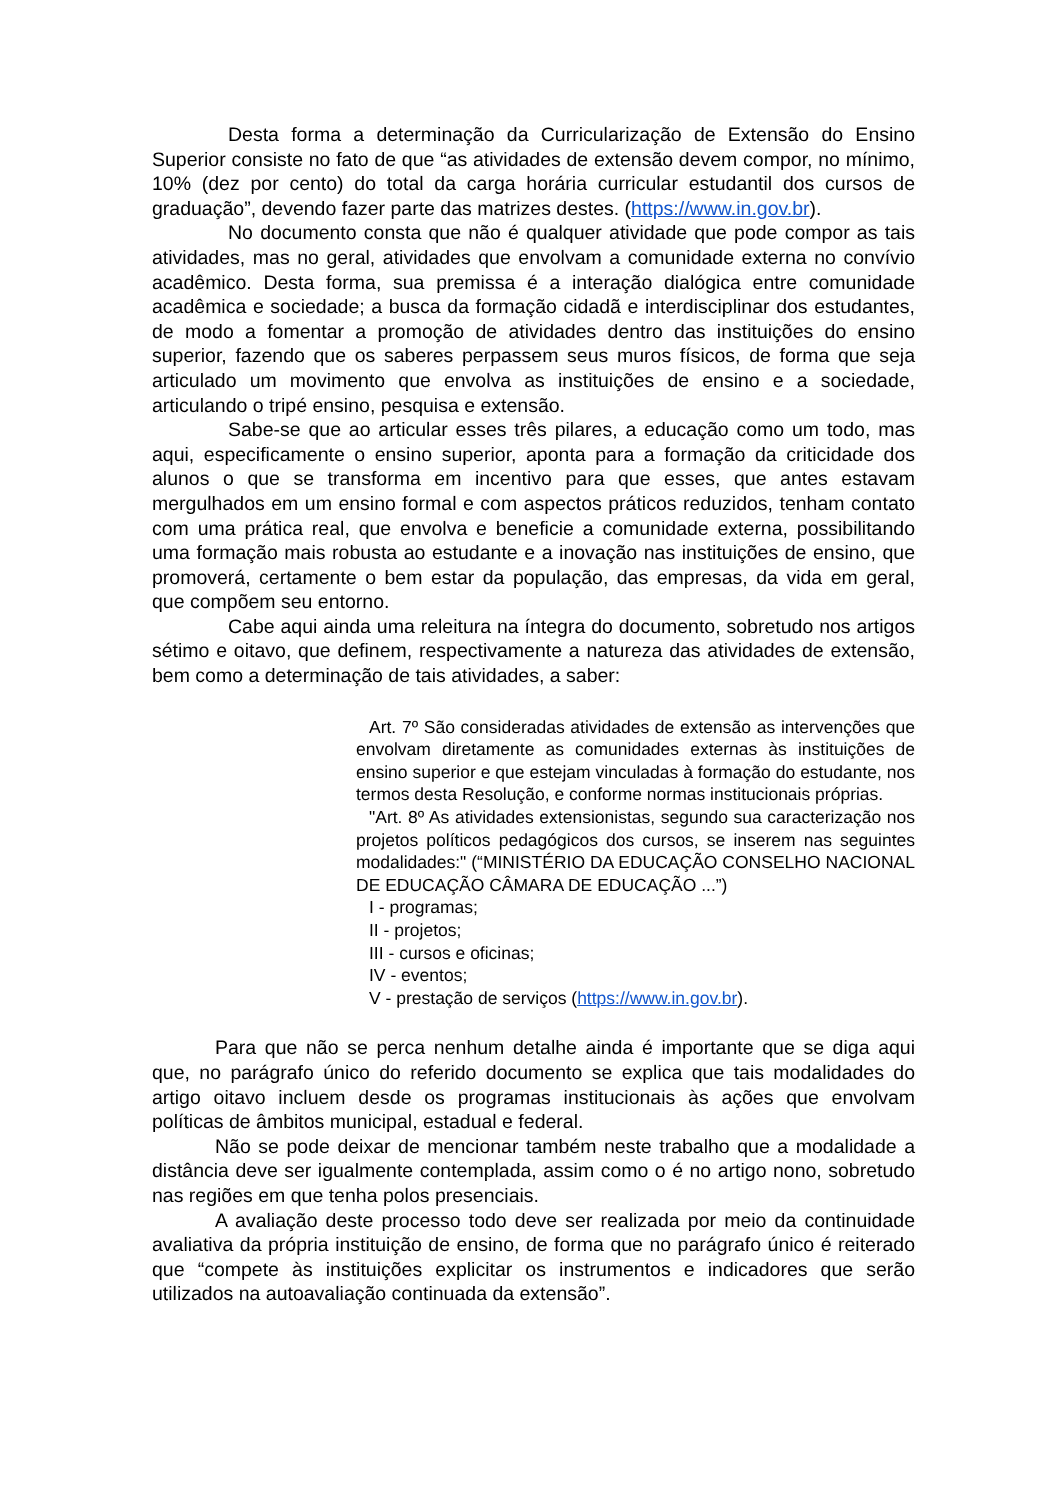Desta forma a determinação da Curricularização de Extensão do Ensino Superior consiste no fato de que “as atividades de extensão devem compor, no mínimo, 10% (dez por cento) do total da carga horária curricular estudantil dos cursos de graduação”, devendo fazer parte das matrizes destes. (https://www.in.gov.br).
No documento consta que não é qualquer atividade que pode compor as tais atividades, mas no geral, atividades que envolvam a comunidade externa no convívio acadêmico. Desta forma, sua premissa é a interação dialógica entre comunidade acadêmica e sociedade; a busca da formação cidadã e interdisciplinar dos estudantes, de modo a fomentar a promoção de atividades dentro das instituições do ensino superior, fazendo que os saberes perpassem seus muros físicos, de forma que seja articulado um movimento que envolva as instituições de ensino e a sociedade, articulando o tripé ensino, pesquisa e extensão.
Sabe-se que ao articular esses três pilares, a educação como um todo, mas aqui, especificamente o ensino superior, aponta para a formação da criticidade dos alunos o que se transforma em incentivo para que esses, que antes estavam mergulhados em um ensino formal e com aspectos práticos reduzidos, tenham contato com uma prática real, que envolva e beneficie a comunidade externa, possibilitando uma formação mais robusta ao estudante e a inovação nas instituições de ensino, que promoverá, certamente o bem estar da população, das empresas, da vida em geral, que compõem seu entorno.
Cabe aqui ainda uma releitura na íntegra do documento, sobretudo nos artigos sétimo e oitavo, que definem, respectivamente a natureza das atividades de extensão, bem como a determinação de tais atividades, a saber:
Art. 7º São consideradas atividades de extensão as intervenções que envolvam diretamente as comunidades externas às instituições de ensino superior e que estejam vinculadas à formação do estudante, nos termos desta Resolução, e conforme normas institucionais próprias.
"Art. 8º As atividades extensionistas, segundo sua caracterização nos projetos políticos pedagógicos dos cursos, se inserem nas seguintes modalidades:" (“MINISTÉRIO DA EDUCAÇÃO CONSELHO NACIONAL DE EDUCAÇÃO CÂMARA DE EDUCAÇÃO ...”)
I - programas;
II - projetos;
III - cursos e oficinas;
IV - eventos;
V - prestação de serviços (https://www.in.gov.br).
Para que não se perca nenhum detalhe ainda é importante que se diga aqui que, no parágrafo único do referido documento se explica que tais modalidades do artigo oitavo incluem desde os programas institucionais às ações que envolvam políticas de âmbitos municipal, estadual e federal.
Não se pode deixar de mencionar também neste trabalho que a modalidade a distância deve ser igualmente contemplada, assim como o é no artigo nono, sobretudo nas regiões em que tenha polos presenciais.
A avaliação deste processo todo deve ser realizada por meio da continuidade avaliativa da própria instituição de ensino, de forma que no parágrafo único é reiterado que “compete às instituições explicitar os instrumentos e indicadores que serão utilizados na autoavaliação continuada da extensão”.